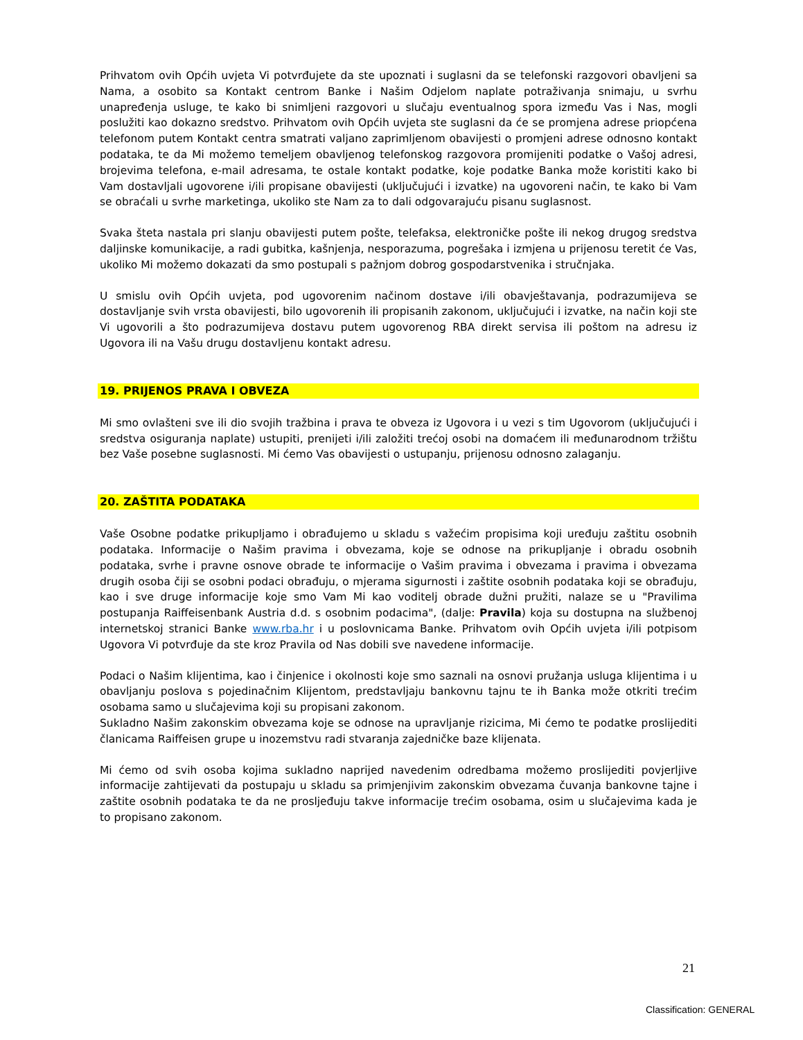Prihvatom ovih Općih uvjeta Vi potvrđujete da ste upoznati i suglasni da se telefonski razgovori obavljeni sa Nama, a osobito sa Kontakt centrom Banke i Našim Odjelom naplate potraživanja snimaju, u svrhu unapređenja usluge, te kako bi snimljeni razgovori u slučaju eventualnog spora između Vas i Nas, mogli poslužiti kao dokazno sredstvo. Prihvatom ovih Općih uvjeta ste suglasni da će se promjena adrese priopćena telefonom putem Kontakt centra smatrati valjano zaprimljenom obavijesti o promjeni adrese odnosno kontakt podataka, te da Mi možemo temeljem obavljenog telefonskog razgovora promijeniti podatke o Vašoj adresi, brojevima telefona, e-mail adresama, te ostale kontakt podatke, koje podatke Banka može koristiti kako bi Vam dostavljali ugovorene i/ili propisane obavijesti (uključujući i izvatke) na ugovoreni način, te kako bi Vam se obraćali u svrhe marketinga, ukoliko ste Nam za to dali odgovarajuću pisanu suglasnost.
Svaka šteta nastala pri slanju obavijesti putem pošte, telefaksa, elektroničke pošte ili nekog drugog sredstva daljinske komunikacije, a radi gubitka, kašnjenja, nesporazuma, pogrešaka i izmjena u prijenosu teretit će Vas, ukoliko Mi možemo dokazati da smo postupali s pažnjom dobrog gospodarstvenika i stručnjaka.
U smislu ovih Općih uvjeta, pod ugovorenim načinom dostave i/ili obavještavanja, podrazumijeva se dostavljanje svih vrsta obavijesti, bilo ugovorenih ili propisanih zakonom, uključujući i izvatke, na način koji ste Vi ugovorili a što podrazumijeva dostavu putem ugovorenog RBA direkt servisa ili poštom na adresu iz Ugovora ili na Vašu drugu dostavljenu kontakt adresu.
19. PRIJENOS PRAVA I OBVEZA
Mi smo ovlašteni sve ili dio svojih tražbina i prava te obveza iz Ugovora i u vezi s tim Ugovorom (uključujući i sredstva osiguranja naplate) ustupiti, prenijeti i/ili založiti trećoj osobi na domaćem ili međunarodnom tržištu bez Vaše posebne suglasnosti. Mi ćemo Vas obavijesti o ustupanju, prijenosu odnosno zalaganju.
20. ZAŠTITA PODATAKA
Vaše Osobne podatke prikupljamo i obrađujemo u skladu s važećim propisima koji uređuju zaštitu osobnih podataka. Informacije o Našim pravima i obvezama, koje se odnose na prikupljanje i obradu osobnih podataka, svrhe i pravne osnove obrade te informacije o Vašim pravima i obvezama i pravima i obvezama drugih osoba čiji se osobni podaci obrađuju, o mjerama sigurnosti i zaštite osobnih podataka koji se obrađuju, kao i sve druge informacije koje smo Vam Mi kao voditelj obrade dužni pružiti, nalaze se u "Pravilima postupanja Raiffeisenbank Austria d.d. s osobnim podacima", (dalje: Pravila) koja su dostupna na službenoj internetskoj stranici Banke www.rba.hr i u poslovnicama Banke. Prihvatom ovih Općih uvjeta i/ili potpisom Ugovora Vi potvrđuje da ste kroz Pravila od Nas dobili sve navedene informacije.
Podaci o Našim klijentima, kao i činjenice i okolnosti koje smo saznali na osnovi pružanja usluga klijentima i u obavljanju poslova s pojedinačnim Klijentom, predstavljaju bankovnu tajnu te ih Banka može otkriti trećim osobama samo u slučajevima koji su propisani zakonom.
Sukladno Našim zakonskim obvezama koje se odnose na upravljanje rizicima, Mi ćemo te podatke proslijediti članicama Raiffeisen grupe u inozemstvu radi stvaranja zajedničke baze klijenata.
Mi ćemo od svih osoba kojima sukladno naprijed navedenim odredbama možemo proslijediti povjerljive informacije zahtijevati da postupaju u skladu sa primjenjivim zakonskim obvezama čuvanja bankovne tajne i zaštite osobnih podataka te da ne prosljeđuju takve informacije trećim osobama, osim u slučajevima kada je to propisano zakonom.
21
Classification: GENERAL